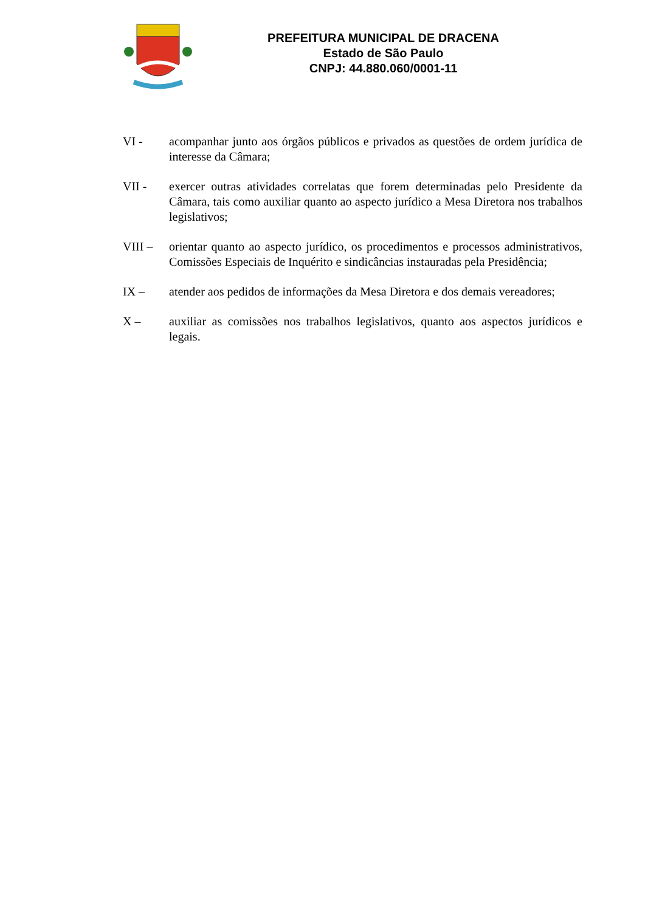PREFEITURA MUNICIPAL DE DRACENA
Estado de São Paulo
CNPJ: 44.880.060/0001-11
VI - acompanhar junto aos órgãos públicos e privados as questões de ordem jurídica de interesse da Câmara;
VII - exercer outras atividades correlatas que forem determinadas pelo Presidente da Câmara, tais como auxiliar quanto ao aspecto jurídico a Mesa Diretora nos trabalhos legislativos;
VIII – orientar quanto ao aspecto jurídico, os procedimentos e processos administrativos, Comissões Especiais de Inquérito e sindicâncias instauradas pela Presidência;
IX – atender aos pedidos de informações da Mesa Diretora e dos demais vereadores;
X – auxiliar as comissões nos trabalhos legislativos, quanto aos aspectos jurídicos e legais.